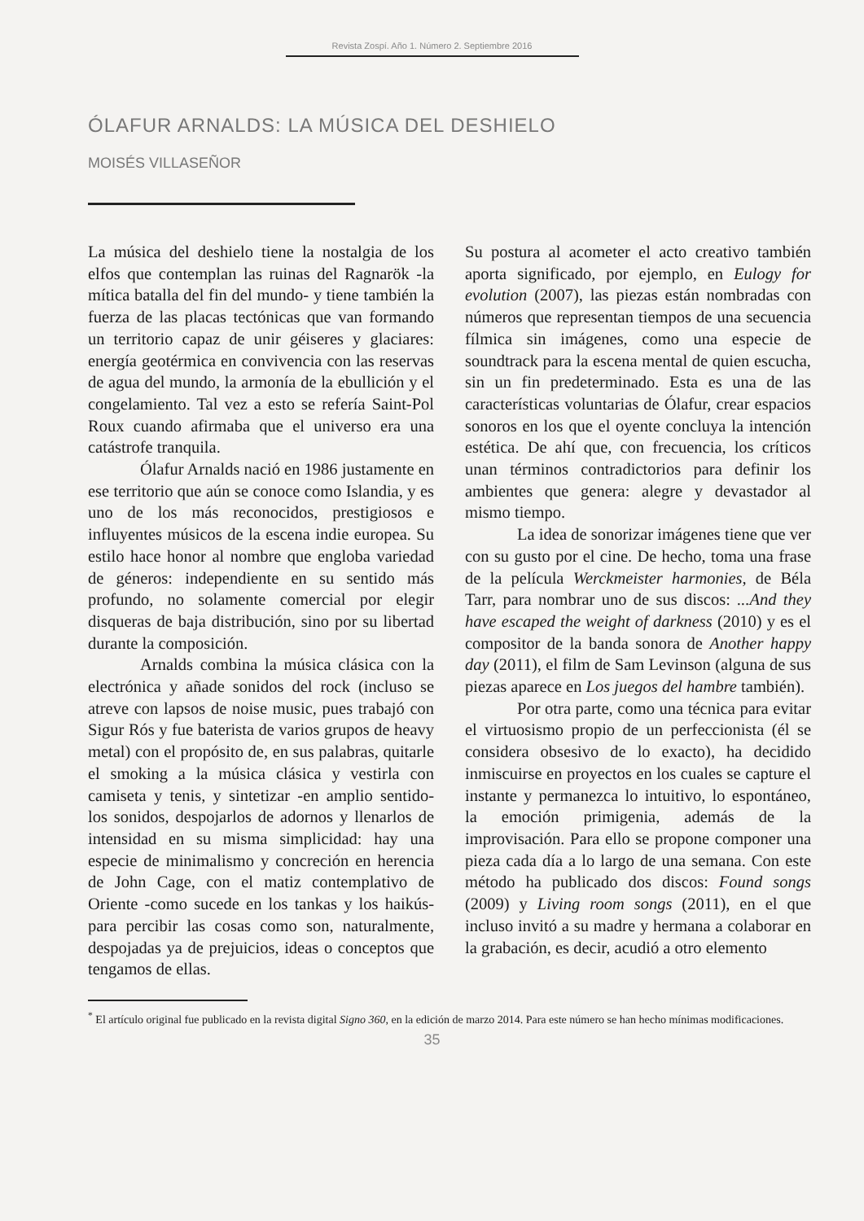Revista Zospí. Año 1. Número 2. Septiembre 2016
ÓLAFUR ARNALDS: LA MÚSICA DEL DESHIELO
MOISÉS VILLASEÑOR
La música del deshielo tiene la nostalgia de los elfos que contemplan las ruinas del Ragnarök -la mítica batalla del fin del mundo- y tiene también la fuerza de las placas tectónicas que van formando un territorio capaz de unir géiseres y glaciares: energía geotérmica en convivencia con las reservas de agua del mundo, la armonía de la ebullición y el congelamiento. Tal vez a esto se refería Saint-Pol Roux cuando afirmaba que el universo era una catástrofe tranquila.
Ólafur Arnalds nació en 1986 justamente en ese territorio que aún se conoce como Islandia, y es uno de los más reconocidos, prestigiosos e influyentes músicos de la escena indie europea. Su estilo hace honor al nombre que engloba variedad de géneros: independiente en su sentido más profundo, no solamente comercial por elegir disqueras de baja distribución, sino por su libertad durante la composición.
Arnalds combina la música clásica con la electrónica y añade sonidos del rock (incluso se atreve con lapsos de noise music, pues trabajó con Sigur Rós y fue baterista de varios grupos de heavy metal) con el propósito de, en sus palabras, quitarle el smoking a la música clásica y vestirla con camiseta y tenis, y sintetizar -en amplio sentido- los sonidos, despojarlos de adornos y llenarlos de intensidad en su misma simplicidad: hay una especie de minimalismo y concreción en herencia de John Cage, con el matiz contemplativo de Oriente -como sucede en los tankas y los haikús- para percibir las cosas como son, naturalmente, despojadas ya de prejuicios, ideas o conceptos que tengamos de ellas.
Su postura al acometer el acto creativo también aporta significado, por ejemplo, en Eulogy for evolution (2007), las piezas están nombradas con números que representan tiempos de una secuencia fílmica sin imágenes, como una especie de soundtrack para la escena mental de quien escucha, sin un fin predeterminado. Esta es una de las características voluntarias de Ólafur, crear espacios sonoros en los que el oyente concluya la intención estética. De ahí que, con frecuencia, los críticos unan términos contradictorios para definir los ambientes que genera: alegre y devastador al mismo tiempo.
La idea de sonorizar imágenes tiene que ver con su gusto por el cine. De hecho, toma una frase de la película Werckmeister harmonies, de Béla Tarr, para nombrar uno de sus discos: ...And they have escaped the weight of darkness (2010) y es el compositor de la banda sonora de Another happy day (2011), el film de Sam Levinson (alguna de sus piezas aparece en Los juegos del hambre también).
Por otra parte, como una técnica para evitar el virtuosismo propio de un perfeccionista (él se considera obsesivo de lo exacto), ha decidido inmiscuirse en proyectos en los cuales se capture el instante y permanezca lo intuitivo, lo espontáneo, la emoción primigenia, además de la improvisación. Para ello se propone componer una pieza cada día a lo largo de una semana. Con este método ha publicado dos discos: Found songs (2009) y Living room songs (2011), en el que incluso invitó a su madre y hermana a colaborar en la grabación, es decir, acudió a otro elemento
<sup>*</sup> El artículo original fue publicado en la revista digital Signo 360, en la edición de marzo 2014. Para este número se han hecho mínimas modificaciones.
35